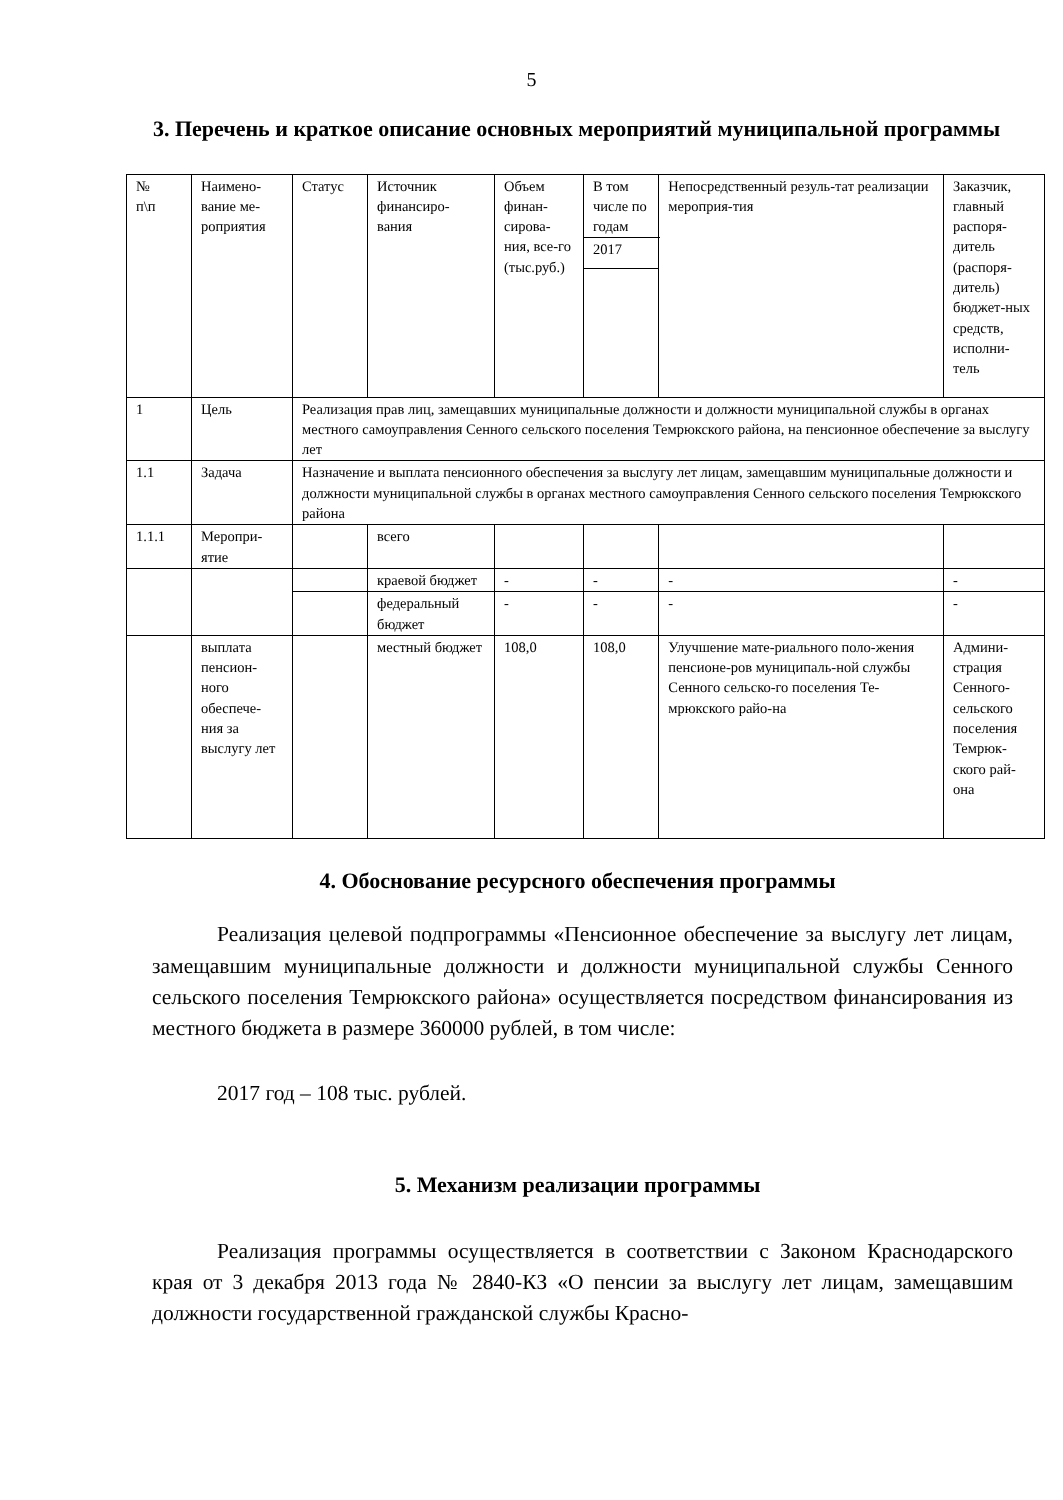5
3. Перечень и краткое описание основных мероприятий муниципальной программы
| № п\п | Наимено- вание ме- роприятия | Статус | Источник финансиро- вания | Объем финан-сирова-ния, все-го (тыс.руб.) | В том числе по годам | Непосредственный резуль-тат реализации мероприя-тия | Заказчик, главный распоря-дитель (распоря-дитель) бюджет-ных средств, исполни-тель |
| | | | | | 2017 | | |
| 1 | Цель | Реализация прав лиц, замещавших муниципальные должности и должности муниципальной службы в органах местного самоуправления Сенного сельского поселения Темрюкского района, на пенсионное обеспечение за выслугу лет | | | | | |
| 1.1 | Задача | Назначение и выплата пенсионного обеспечения за выслугу лет лицам, замещавшим муниципальные должности и должности муниципальной службы в органах местного самоуправления Сенного сельского поселения Темрюкского района | | | | | |
| 1.1.1 | Меропри-ятие | | всего | | | | |
| | | | краевой бюджет | - | - | - | - |
| | | | федеральный бюджет | - | - | - | - |
| | выплата пенсион-ного обеспече-ния за выслугу лет | | местный бюджет | 108,0 | 108,0 | Улучшение мате-риального поло-жения пенсионе-ров муниципаль-ной службы Сенного сельско-го поселения Те-мрюкского райо-на | Админи-страция Сенного-сельского поселения Темрюк-ского рай-она |
4. Обоснование ресурсного обеспечения программы
Реализация целевой подпрограммы «Пенсионное обеспечение за выслугу лет лицам, замещавшим муниципальные должности и должности муниципальной службы Сенного сельского поселения Темрюкского района» осуществляется посредством финансирования из местного бюджета в размере 360000 рублей, в том числе:
2017 год – 108 тыс. рублей.
5. Механизм реализации программы
Реализация программы осуществляется в соответствии с Законом Краснодарского края от 3 декабря 2013 года № 2840-КЗ «О пенсии за выслугу лет лицам, замещавшим должности государственной гражданской службы Красно-